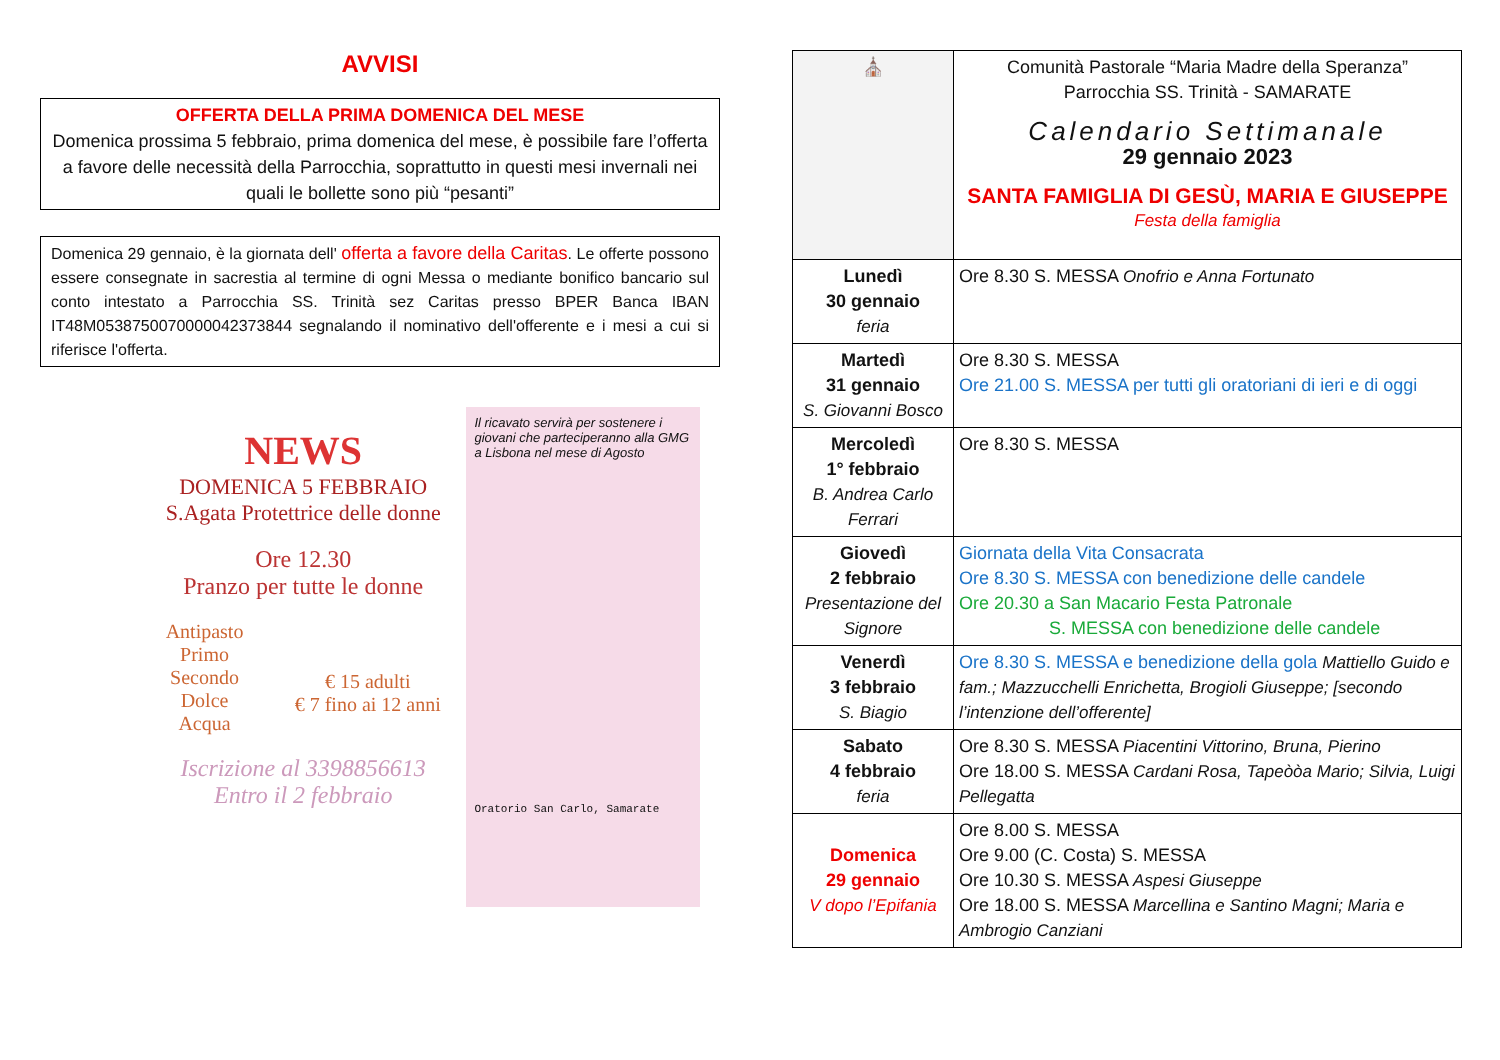AVVISI
OFFERTA DELLA PRIMA DOMENICA DEL MESE
Domenica prossima 5 febbraio, prima domenica del mese, è possibile fare l’offerta a favore delle necessità della Parrocchia, soprattutto in questi mesi invernali nei quali le bollette sono più “pesanti”
Domenica 29 gennaio, è la giornata dell' offerta a favore della Caritas. Le offerte possono essere consegnate in sacrestia al termine di ogni Messa o mediante bonifico bancario sul conto intestato a Parrocchia SS. Trinità sez Caritas presso BPER Banca IBAN IT48M0538750070000042373844 segnalando il nominativo dell'offerente e i mesi a cui si riferisce l'offerta.
NEWS
DOMENICA 5 FEBBRAIO
S.Agata Protettrice delle donne
Ore 12.30
Pranzo per tutte le donne
Antipasto
Primo
Secondo
Dolce
Acqua
€ 15 adulti
€ 7 fino ai 12 anni
Iscrizione al 3398856613
Entro il 2 febbraio
Il ricavato servirà per sostenere i giovani che parteciperanno alla GMG a Lisbona nel mese di Agosto
Oratorio San Carlo, Samarate
| ⛪ | Comunità Pastorale “Maria Madre della Speranza” Parrocchia SS. Trinità - SAMARATE Calendario Settimanale 29 gennaio 2023 SANTA FAMIGLIA DI GESÙ, MARIA E GIUSEPPE Festa della famiglia |
| Lunedì 30 gennaio feria | Ore 8.30 S. MESSA Onofrio e Anna Fortunato |
| Martedì 31 gennaio S. Giovanni Bosco | Ore 8.30 S. MESSA Ore 21.00 S. MESSA per tutti gli oratoriani di ieri e di oggi |
| Mercoledì 1° febbraio B. Andrea Carlo Ferrari | Ore 8.30 S. MESSA |
| Giovedì 2 febbraio Presentazione del Signore | Giornata della Vita Consacrata Ore 8.30 S. MESSA con benedizione delle candele Ore 20.30 a San Macario Festa Patronale S. MESSA con benedizione delle candele |
| Venerdì 3 febbraio S. Biagio | Ore 8.30 S. MESSA e benedizione della gola Mattiello Guido e fam.; Mazzucchelli Enrichetta, Brogioli Giuseppe; [secondo l’intenzione dell’offerente] |
| Sabato 4 febbraio feria | Ore 8.30 S. MESSA Piacentini Vittorino, Bruna, Pierino Ore 18.00 S. MESSA Cardani Rosa, Tapeòòa Mario; Silvia, Luigi Pellegatta |
| Domenica 29 gennaio V dopo l’Epifania | Ore 8.00 S. MESSA Ore 9.00 (C. Costa) S. MESSA Ore 10.30 S. MESSA Aspesi Giuseppe Ore 18.00 S. MESSA Marcellina e Santino Magni; Maria e Ambrogio Canziani |